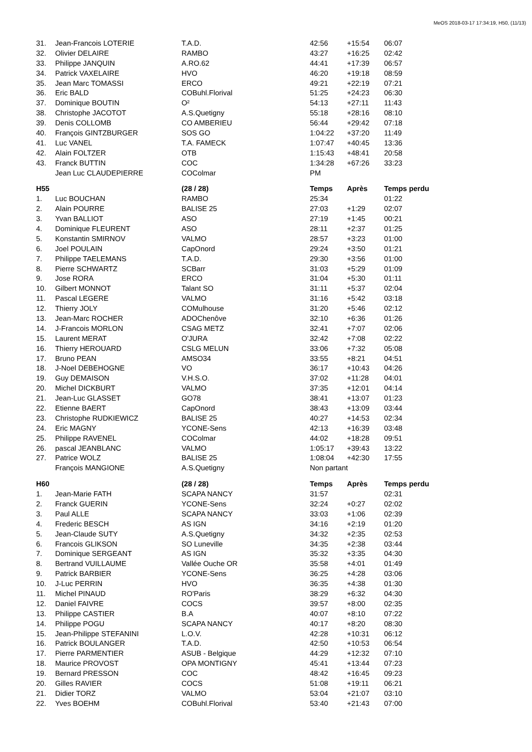MeOS 2018-03-17 17:34:19, H50, (11/13)
| 31. | Jean-Francois LOTERIE | T.A.D. | 42:56 | +15:54 | 06:07 |
| 32. | Olivier DELAIRE | RAMBO | 43:27 | +16:25 | 02:42 |
| 33. | Philippe JANQUIN | A.RO.62 | 44:41 | +17:39 | 06:57 |
| 34. | Patrick VAXELAIRE | HVO | 46:20 | +19:18 | 08:59 |
| 35. | Jean Marc TOMASSI | ERCO | 49:21 | +22:19 | 07:21 |
| 36. | Eric BALD | COBuhl.Florival | 51:25 | +24:23 | 06:30 |
| 37. | Dominique BOUTIN | O² | 54:13 | +27:11 | 11:43 |
| 38. | Christophe JACOTOT | A.S.Quetigny | 55:18 | +28:16 | 08:10 |
| 39. | Denis COLLOMB | CO AMBERIEU | 56:44 | +29:42 | 07:18 |
| 40. | François GINTZBURGER | SOS GO | 1:04:22 | +37:20 | 11:49 |
| 41. | Luc VANEL | T.A. FAMECK | 1:07:47 | +40:45 | 13:36 |
| 42. | Alain FOLTZER | OTB | 1:15:43 | +48:41 | 20:58 |
| 43. | Franck BUTTIN | COC | 1:34:28 | +67:26 | 33:23 |
| | Jean Luc CLAUDEPIERRE | COColmar | PM | | |
| H55 | | (28 / 28) | Temps | Après | Temps perdu |
| 1. | Luc BOUCHAN | RAMBO | 25:34 | | 01:22 |
| 2. | Alain POURRE | BALISE 25 | 27:03 | +1:29 | 02:07 |
| 3. | Yvan BALLIOT | ASO | 27:19 | +1:45 | 00:21 |
| 4. | Dominique FLEURENT | ASO | 28:11 | +2:37 | 01:25 |
| 5. | Konstantin SMIRNOV | VALMO | 28:57 | +3:23 | 01:00 |
| 6. | Joel POULAIN | CapOnord | 29:24 | +3:50 | 01:21 |
| 7. | Philippe TAELEMANS | T.A.D. | 29:30 | +3:56 | 01:00 |
| 8. | Pierre SCHWARTZ | SCBarr | 31:03 | +5:29 | 01:09 |
| 9. | Jose RORA | ERCO | 31:04 | +5:30 | 01:11 |
| 10. | Gilbert MONNOT | Talant SO | 31:11 | +5:37 | 02:04 |
| 11. | Pascal LEGERE | VALMO | 31:16 | +5:42 | 03:18 |
| 12. | Thierry JOLY | COMulhouse | 31:20 | +5:46 | 02:12 |
| 13. | Jean-Marc ROCHER | ADOChenôve | 32:10 | +6:36 | 01:26 |
| 14. | J-Francois MORLON | CSAG METZ | 32:41 | +7:07 | 02:06 |
| 15. | Laurent MERAT | O'JURA | 32:42 | +7:08 | 02:22 |
| 16. | Thierry HEROUARD | CSLG MELUN | 33:06 | +7:32 | 05:08 |
| 17. | Bruno PEAN | AMSO34 | 33:55 | +8:21 | 04:51 |
| 18. | J-Noel DEBEHOGNE | VO | 36:17 | +10:43 | 04:26 |
| 19. | Guy DEMAISON | V.H.S.O. | 37:02 | +11:28 | 04:01 |
| 20. | Michel DICKBURT | VALMO | 37:35 | +12:01 | 04:14 |
| 21. | Jean-Luc GLASSET | GO78 | 38:41 | +13:07 | 01:23 |
| 22. | Etienne BAERT | CapOnord | 38:43 | +13:09 | 03:44 |
| 23. | Christophe RUDKIEWICZ | BALISE 25 | 40:27 | +14:53 | 02:34 |
| 24. | Eric MAGNY | YCONE-Sens | 42:13 | +16:39 | 03:48 |
| 25. | Philippe RAVENEL | COColmar | 44:02 | +18:28 | 09:51 |
| 26. | pascal JEANBLANC | VALMO | 1:05:17 | +39:43 | 13:22 |
| 27. | Patrice WOLZ | BALISE 25 | 1:08:04 | +42:30 | 17:55 |
| | François MANGIONE | A.S.Quetigny | Non partant | | |
| H60 | | (28 / 28) | Temps | Après | Temps perdu |
| 1. | Jean-Marie FATH | SCAPA NANCY | 31:57 | | 02:31 |
| 2. | Franck GUERIN | YCONE-Sens | 32:24 | +0:27 | 02:02 |
| 3. | Paul ALLE | SCAPA NANCY | 33:03 | +1:06 | 02:39 |
| 4. | Frederic BESCH | AS IGN | 34:16 | +2:19 | 01:20 |
| 5. | Jean-Claude SUTY | A.S.Quetigny | 34:32 | +2:35 | 02:53 |
| 6. | Francois GLIKSON | SO Luneville | 34:35 | +2:38 | 03:44 |
| 7. | Dominique SERGEANT | AS IGN | 35:32 | +3:35 | 04:30 |
| 8. | Bertrand VUILLAUME | Vallée Ouche OR | 35:58 | +4:01 | 01:49 |
| 9. | Patrick BARBIER | YCONE-Sens | 36:25 | +4:28 | 03:06 |
| 10. | J-Luc PERRIN | HVO | 36:35 | +4:38 | 01:30 |
| 11. | Michel PINAUD | RO'Paris | 38:29 | +6:32 | 04:30 |
| 12. | Daniel FAIVRE | COCS | 39:57 | +8:00 | 02:35 |
| 13. | Philippe CASTIER | B.A | 40:07 | +8:10 | 07:22 |
| 14. | Philippe POGU | SCAPA NANCY | 40:17 | +8:20 | 08:30 |
| 15. | Jean-Philippe STEFANINI | L.O.V. | 42:28 | +10:31 | 06:12 |
| 16. | Patrick BOULANGER | T.A.D. | 42:50 | +10:53 | 06:54 |
| 17. | Pierre PARMENTIER | ASUB - Belgique | 44:29 | +12:32 | 07:10 |
| 18. | Maurice PROVOST | OPA MONTIGNY | 45:41 | +13:44 | 07:23 |
| 19. | Bernard PRESSON | COC | 48:42 | +16:45 | 09:23 |
| 20. | Gilles RAVIER | COCS | 51:08 | +19:11 | 06:21 |
| 21. | Didier TORZ | VALMO | 53:04 | +21:07 | 03:10 |
| 22. | Yves BOEHM | COBuhl.Florival | 53:40 | +21:43 | 07:00 |